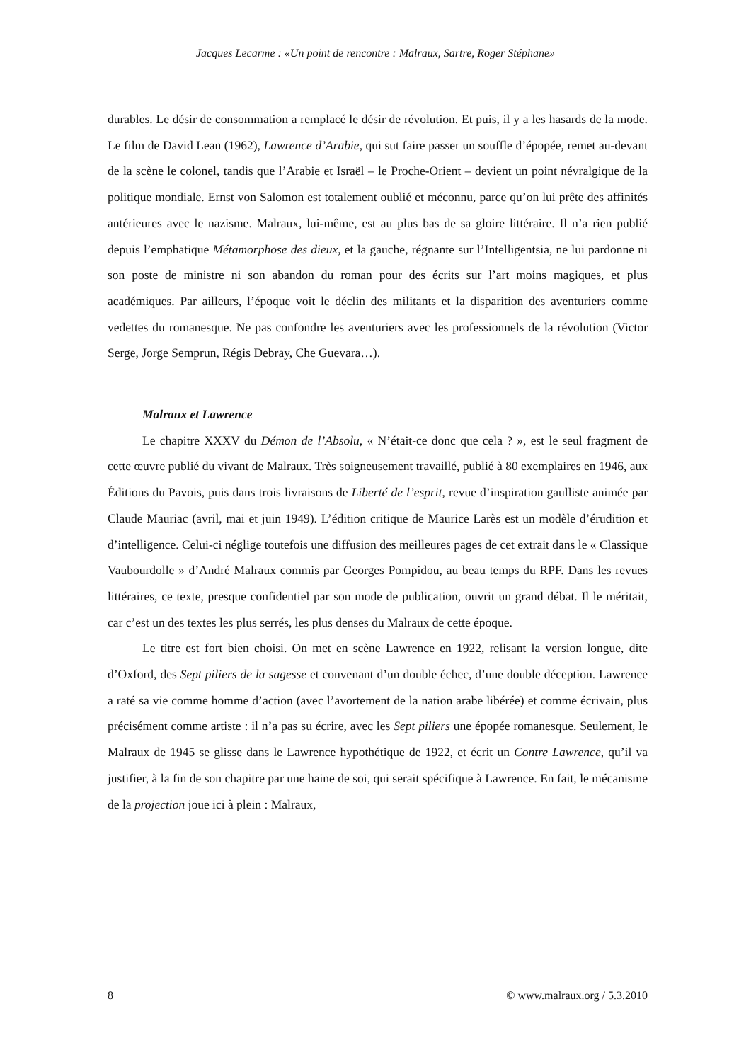Jacques Lecarme : «Un point de rencontre : Malraux, Sartre, Roger Stéphane»
durables. Le désir de consommation a remplacé le désir de révolution. Et puis, il y a les hasards de la mode. Le film de David Lean (1962), Lawrence d’Arabie, qui sut faire passer un souffle d’épopée, remet au-devant de la scène le colonel, tandis que l’Arabie et Israël – le Proche-Orient – devient un point névralgique de la politique mondiale. Ernst von Salomon est totalement oublié et méconnu, parce qu’on lui prête des affinités antérieures avec le nazisme. Malraux, lui-même, est au plus bas de sa gloire littéraire. Il n’a rien publié depuis l’emphatique Métamorphose des dieux, et la gauche, régnante sur l’Intelligentsia, ne lui pardonne ni son poste de ministre ni son abandon du roman pour des écrits sur l’art moins magiques, et plus académiques. Par ailleurs, l’époque voit le déclin des militants et la disparition des aventuriers comme vedettes du romanesque. Ne pas confondre les aventuriers avec les professionnels de la révolution (Victor Serge, Jorge Semprun, Régis Debray, Che Guevara…).
Malraux et Lawrence
Le chapitre XXXV du Démon de l’Absolu, « N’était-ce donc que cela ? », est le seul fragment de cette œuvre publié du vivant de Malraux. Très soigneusement travaillé, publié à 80 exemplaires en 1946, aux Éditions du Pavois, puis dans trois livraisons de Liberté de l’esprit, revue d’inspiration gaulliste animée par Claude Mauriac (avril, mai et juin 1949). L’édition critique de Maurice Larès est un modèle d’érudition et d’intelligence. Celui-ci néglige toutefois une diffusion des meilleures pages de cet extrait dans le « Classique Vaubourdolle » d’André Malraux commis par Georges Pompidou, au beau temps du RPF. Dans les revues littéraires, ce texte, presque confidentiel par son mode de publication, ouvrit un grand débat. Il le méritait, car c’est un des textes les plus serrés, les plus denses du Malraux de cette époque.
Le titre est fort bien choisi. On met en scène Lawrence en 1922, relisant la version longue, dite d’Oxford, des Sept piliers de la sagesse et convenant d’un double échec, d’une double déception. Lawrence a raté sa vie comme homme d’action (avec l’avortement de la nation arabe libérée) et comme écrivain, plus précisément comme artiste : il n’a pas su écrire, avec les Sept piliers une épopée romanesque. Seulement, le Malraux de 1945 se glisse dans le Lawrence hypothétique de 1922, et écrit un Contre Lawrence, qu’il va justifier, à la fin de son chapitre par une haine de soi, qui serait spécifique à Lawrence. En fait, le mécanisme de la projection joue ici à plein : Malraux,
8 © www.malraux.org / 5.3.2010